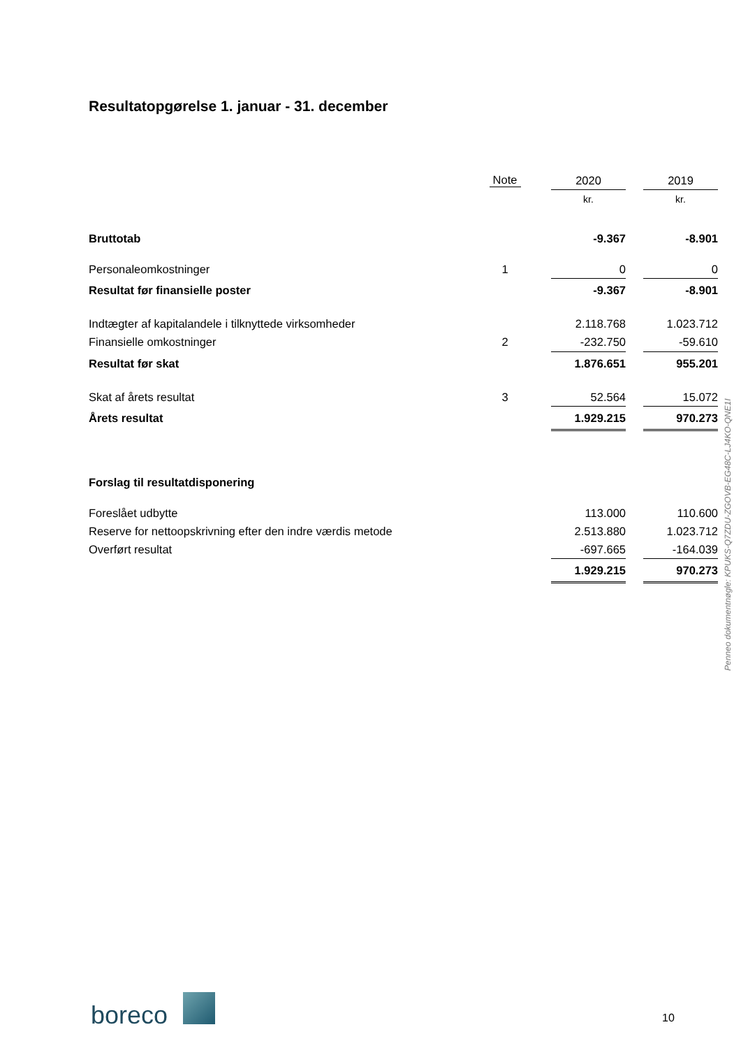Resultatopgørelse 1. januar - 31. december
| | Note | 2020 | | 2019 |
| --- | --- | --- | --- | --- |
| | | kr. | | kr. |
| Bruttotab | | -9.367 | | -8.901 |
| Personaleomkostninger | 1 | 0 | | 0 |
| Resultat før finansielle poster | | -9.367 | | -8.901 |
| Indtægter af kapitalandele i tilknyttede virksomheder | | 2.118.768 | | 1.023.712 |
| Finansielle omkostninger | 2 | -232.750 | | -59.610 |
| Resultat før skat | | 1.876.651 | | 955.201 |
| Skat af årets resultat | 3 | 52.564 | | 15.072 |
| Årets resultat | | 1.929.215 | | 970.273 |
| Forslag til resultatdisponering | | | | |
| Foreslået udbytte | | 113.000 | | 110.600 |
| Reserve for nettoopskrivning efter den indre værdis metode | | 2.513.880 | | 1.023.712 |
| Overført resultat | | -697.665 | | -164.039 |
| | | 1.929.215 | | 970.273 |
Penneo dokumentnøgle: KPUKS-Q7ZDU-ZGOVB-EG48C-LJ4KO-QNE1I
boreco 10